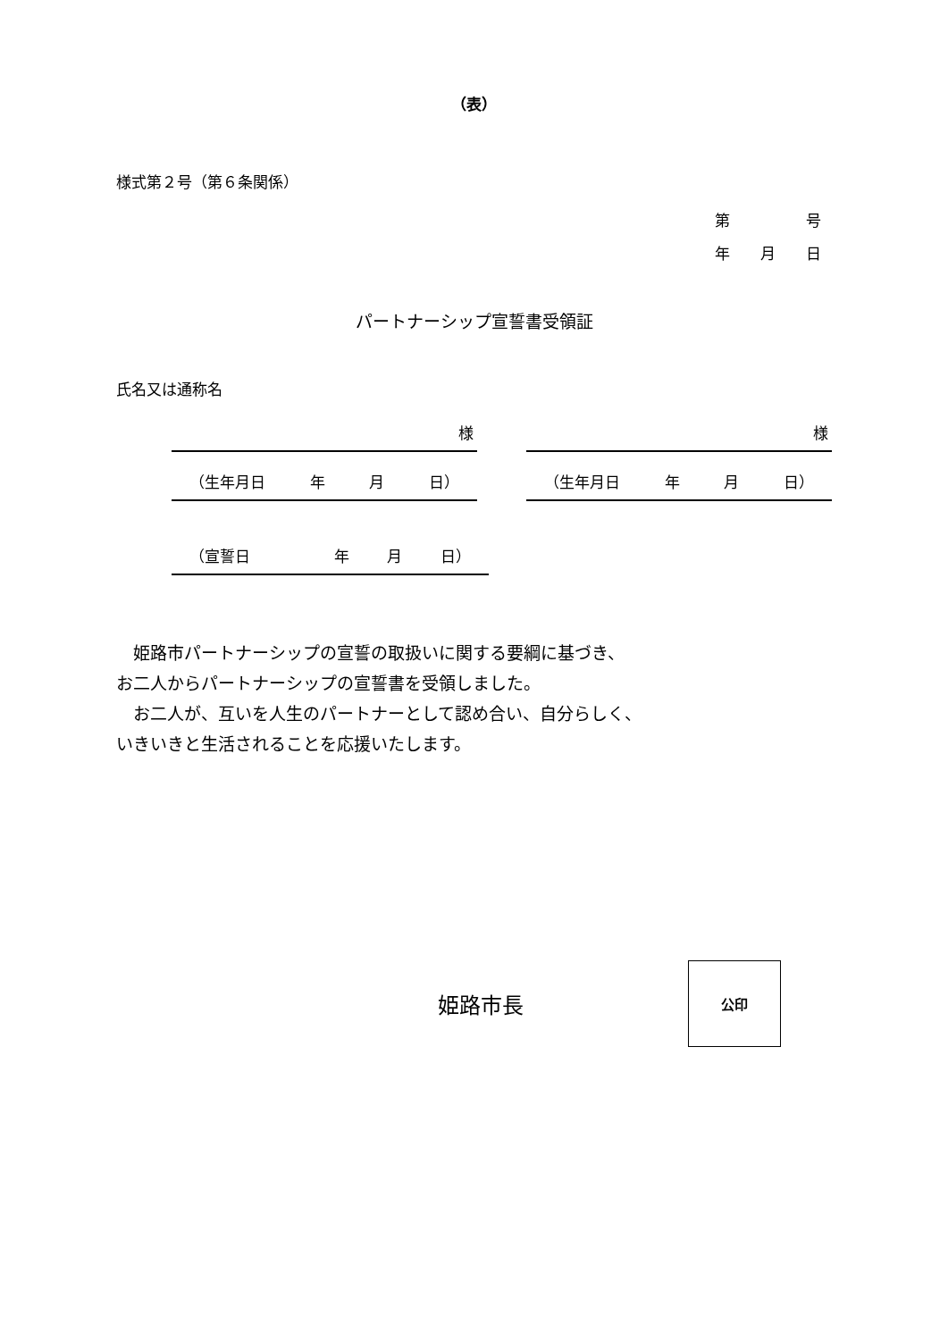（表）
様式第２号（第６条関係）
第　　　　　号
年　　月　　日
パートナーシップ宣誓書受領証
氏名又は通称名
様
（生年月日 年 月 日）
様
（生年月日 年 月 日）
（宣誓日　　　年 月 日）
　姫路市パートナーシップの宣誓の取扱いに関する要綱に基づき、
お二人からパートナーシップの宣誓書を受領しました。
　お二人が、互いを人生のパートナーとして認め合い、自分らしく、
いきいきと生活されることを応援いたします。
姫路市長
公印